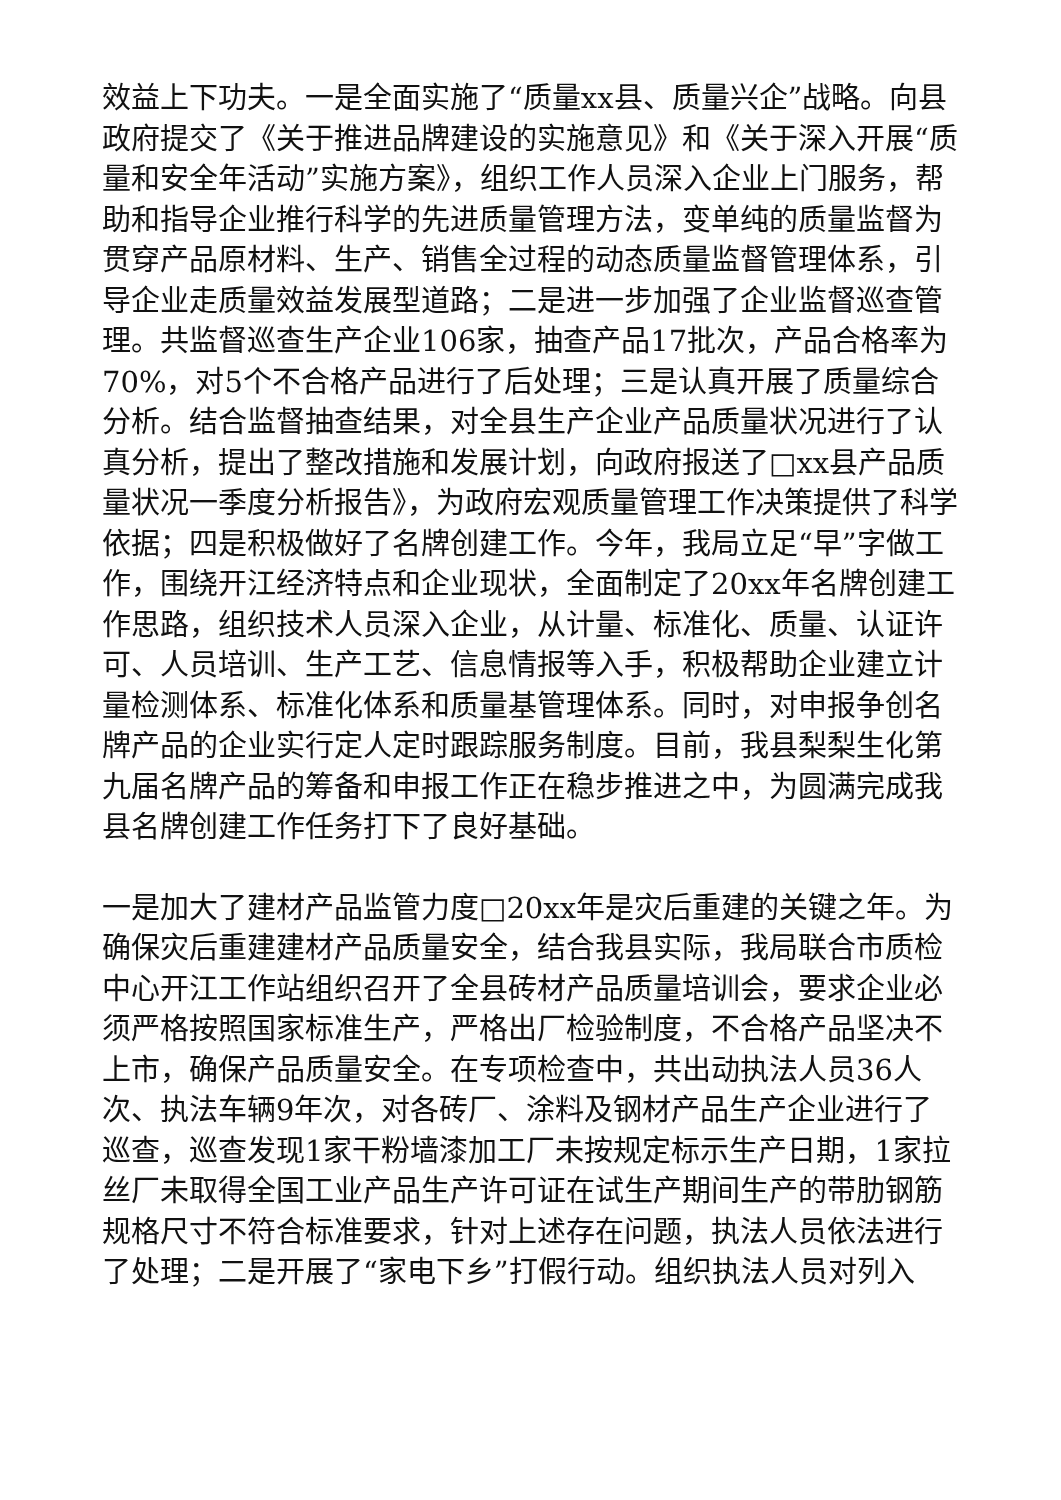效益上下功夫。一是全面实施了“质量xx县、质量兴企”战略。向县政府提交了《关于推进品牌建设的实施意见》和《关于深入开展“质量和安全年活动”实施方案》，组织工作人员深入企业上门服务，帮助和指导企业推行科学的先进质量管理方法，变单纯的质量监督为贯穿产品原材料、生产、销售全过程的动态质量监督管理体系，引导企业走质量效益发展型道路；二是进一步加强了企业监督巡查管理。共监督巡查生产企业106家，抽查产品17批次，产品合格率为70%，对5个不合格产品进行了后处理；三是认真开展了质量综合分析。结合监督抽查结果，对全县生产企业产品质量状况进行了认真分析，提出了整改措施和发展计划，向政府报送了□xx县产品质量状况一季度分析报告》，为政府宏观质量管理工作决策提供了科学依据；四是积极做好了名牌创建工作。今年，我局立足“早”字做工作，围绕开江经济特点和企业现状，全面制定了20xx年名牌创建工作思路，组织技术人员深入企业，从计量、标准化、质量、认证许可、人员培训、生产工艺、信息情报等入手，积极帮助企业建立计量检测体系、标准化体系和质量基管理体系。同时，对申报争创名牌产品的企业实行定人定时跟踪服务制度。目前，我县梨梨生化第九届名牌产品的筹备和申报工作正在稳步推进之中，为圆满完成我县名牌创建工作任务打下了良好基础。
一是加大了建材产品监管力度□20xx年是灾后重建的关键之年。为确保灾后重建建材产品质量安全，结合我县实际，我局联合市质检中心开江工作站组织召开了全县砖材产品质量培训会，要求企业必须严格按照国家标准生产，严格出厂检验制度，不合格产品坚决不上市，确保产品质量安全。在专项检查中，共出动执法人员36人次、执法车辆9年次，对各砖厂、涂料及钢材产品生产企业进行了巡查，巡查发现1家干粉墙漆加工厂未按规定标示生产日期，1家拉丝厂未取得全国工业产品生产许可证在试生产期间生产的带肋钢筋规格尺寸不符合标准要求，针对上述存在问题，执法人员依法进行了处理；二是开展了“家电下乡”打假行动。组织执法人员对列入